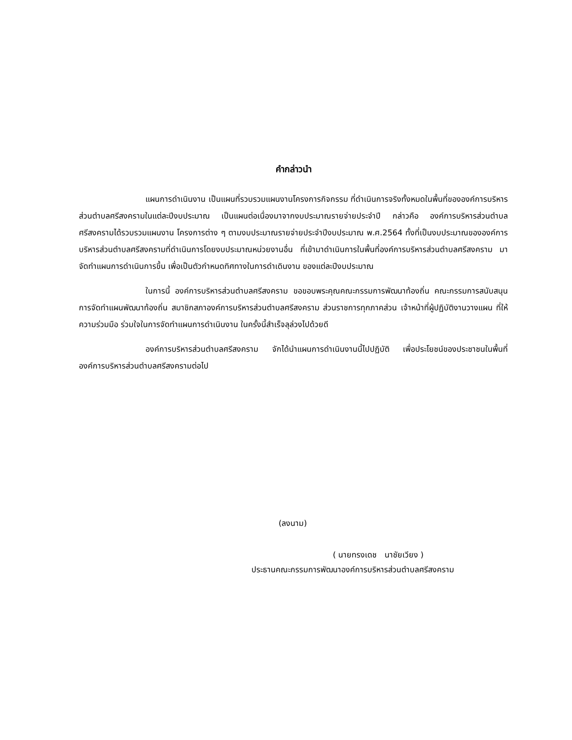คำกล่าวนำ
แผนการดำเนินงาน เป็นแผนที่รวบรวมแผนงานโครงการกิจกรรม ที่ดำเนินการจริงทั้งหมดในพื้นที่ขององค์การบริหารส่วนตำบลศรีสงครามในแต่ละปีงบประมาณ เป็นแผนต่อเนื่องมาจากงบประมาณรายจ่ายประจำปี กล่าวคือ องค์การบริหารส่วนตำบลศรีสงครามได้รวบรวมแผนงาน โครงการต่าง ๆ ตามงบประมาณรายจ่ายประจำปีงบประมาณ พ.ศ.2564 ทั้งที่เป็นงบประมาณขององค์การบริหารส่วนตำบลศรีสงครามที่ดำเนินการโดยงบประมาณหน่วยงานอื่น ที่เข้ามาดำเนินการในพื้นที่องค์การบริหารส่วนตำบลศรีสงคราม มาจัดทำแผนการดำเนินการขึ้น เพื่อเป็นตัวกำหนดทิศทางในการดำเดินงาน ของแต่ละปีงบประมาณ
ในการนี้ องค์การบริหารส่วนตำบลศรีสงคราม ขอขอบพระคุณคณะกรรมการพัฒนาท้องถิ่น คณะกรรมการสนับสนุนการจัดทำแผนพัฒนาท้องถิ่น สมาชิกสภาองค์การบริหารส่วนตำบลศรีสงคราม ส่วนราชการทุกภาคส่วน เจ้าหน้าที่ผู้ปฏิบัติงานวางแผน ที่ให้ความร่วมมือ ร่วมใจในการจัดทำแผนการดำเนินงาน ในครั้งนี้สำเร็จลุล่วงไปด้วยดี
องค์การบริหารส่วนตำบลศรีสงคราม จักได้นำแผนการดำเนินงานนี้ไปปฏิบัติ เพื่อประโยชน์ของประชาชนในพื้นที่องค์การบริหารส่วนตำบลศรีสงครามต่อไป
(ลงนาม)
( นายทรงเดช นาชัยเวียง )
ประธานคณะกรรมการพัฒนาองค์การบริหารส่วนตำบลศรีสงคราม